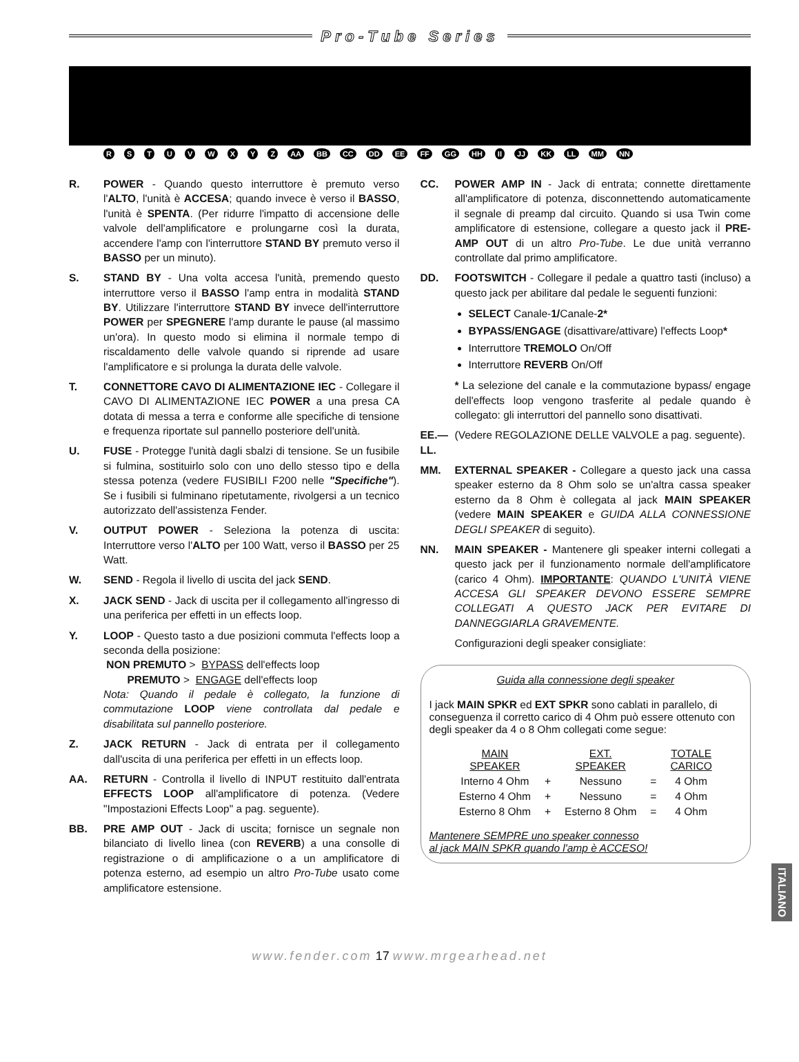Pro-Tube Series
R S T U V W X Y Z AA BB CC DD EE FF GG HH II JJ KK LL MM NN
R. POWER - Quando questo interruttore è premuto verso l'ALTO, l'unità è ACCESA; quando invece è verso il BASSO, l'unità è SPENTA. (Per ridurre l'impatto di accensione delle valvole dell'amplificatore e prolungarne così la durata, accendere l'amp con l'interruttore STAND BY premuto verso il BASSO per un minuto).
S. STAND BY - Una volta accesa l'unità, premendo questo interruttore verso il BASSO l'amp entra in modalità STAND BY. Utilizzare l'interruttore STAND BY invece dell'interruttore POWER per SPEGNERE l'amp durante le pause (al massimo un'ora). In questo modo si elimina il normale tempo di riscaldamento delle valvole quando si riprende ad usare l'amplificatore e si prolunga la durata delle valvole.
T. CONNETTORE CAVO DI ALIMENTAZIONE IEC - Collegare il CAVO DI ALIMENTAZIONE IEC POWER a una presa CA dotata di messa a terra e conforme alle specifiche di tensione e frequenza riportate sul pannello posteriore dell'unità.
U. FUSE - Protegge l'unità dagli sbalzi di tensione. Se un fusibile si fulmina, sostituirlo solo con uno dello stesso tipo e della stessa potenza (vedere FUSIBILI F200 nelle "Specifiche"). Se i fusibili si fulminano ripetutamente, rivolgersi a un tecnico autorizzato dell'assistenza Fender.
V. OUTPUT POWER - Seleziona la potenza di uscita: Interruttore verso l'ALTO per 100 Watt, verso il BASSO per 25 Watt.
W. SEND - Regola il livello di uscita del jack SEND.
X. JACK SEND - Jack di uscita per il collegamento all'ingresso di una periferica per effetti in un effects loop.
Y. LOOP - Questo tasto a due posizioni commuta l'effects loop a seconda della posizione:
NON PREMUTO > BYPASS dell'effects loop
PREMUTO > ENGAGE dell'effects loop
Nota: Quando il pedale è collegato, la funzione di commutazione LOOP viene controllata dal pedale e disabilitata sul pannello posteriore.
Z. JACK RETURN - Jack di entrata per il collegamento dall'uscita di una periferica per effetti in un effects loop.
AA. RETURN - Controlla il livello di INPUT restituito dall'entrata EFFECTS LOOP all'amplificatore di potenza. (Vedere "Impostazioni Effects Loop" a pag. seguente).
BB. PRE AMP OUT - Jack di uscita; fornisce un segnale non bilanciato di livello linea (con REVERB) a una consolle di registrazione o di amplificazione o a un amplificatore di potenza esterno, ad esempio un altro Pro-Tube usato come amplificatore estensione.
CC. POWER AMP IN - Jack di entrata; connette direttamente all'amplificatore di potenza, disconnettendo automaticamente il segnale di preamp dal circuito. Quando si usa Twin come amplificatore di estensione, collegare a questo jack il PRE-AMP OUT di un altro Pro-Tube. Le due unità verranno controllate dal primo amplificatore.
DD. FOOTSWITCH - Collegare il pedale a quattro tasti (incluso) a questo jack per abilitare dal pedale le seguenti funzioni:
SELECT Canale-1/Canale-2*
BYPASS/ENGAGE (disattivare/attivare) l'effects Loop*
Interruttore TREMOLO On/Off
Interruttore REVERB On/Off
* La selezione del canale e la commutazione bypass/ engage dell'effects loop vengono trasferite al pedale quando è collegato: gli interruttori del pannello sono disattivati.
EE.—LL.
(Vedere REGOLAZIONE DELLE VALVOLE a pag. seguente).
MM. EXTERNAL SPEAKER - Collegare a questo jack una cassa speaker esterno da 8 Ohm solo se un'altra cassa speaker esterno da 8 Ohm è collegata al jack MAIN SPEAKER (vedere MAIN SPEAKER e GUIDA ALLA CONNESSIONE DEGLI SPEAKER di seguito).
NN. MAIN SPEAKER - Mantenere gli speaker interni collegati a questo jack per il funzionamento normale dell'amplificatore (carico 4 Ohm). IMPORTANTE: QUANDO L'UNITÀ VIENE ACCESA GLI SPEAKER DEVONO ESSERE SEMPRE COLLEGATI A QUESTO JACK PER EVITARE DI DANNEGGIARLA GRAVEMENTE.
Configurazioni degli speaker consigliate:
Guida alla connessione degli speaker
I jack MAIN SPKR ed EXT SPKR sono cablati in parallelo, di conseguenza il corretto carico di 4 Ohm può essere ottenuto con degli speaker da 4 o 8 Ohm collegati come segue:
| MAIN SPEAKER | | EXT. SPEAKER | | TOTALE CARICO |
| --- | --- | --- | --- | --- |
| Interno 4 Ohm | + | Nessuno | = | 4 Ohm |
| Esterno 4 Ohm | + | Nessuno | = | 4 Ohm |
| Esterno 8 Ohm | + | Esterno 8 Ohm | = | 4 Ohm |
Mantenere SEMPRE uno speaker connesso
al jack MAIN SPKR quando l'amp è ACCESO!
ITALIANO
www.fender.com 17 www.mrgearhead.net